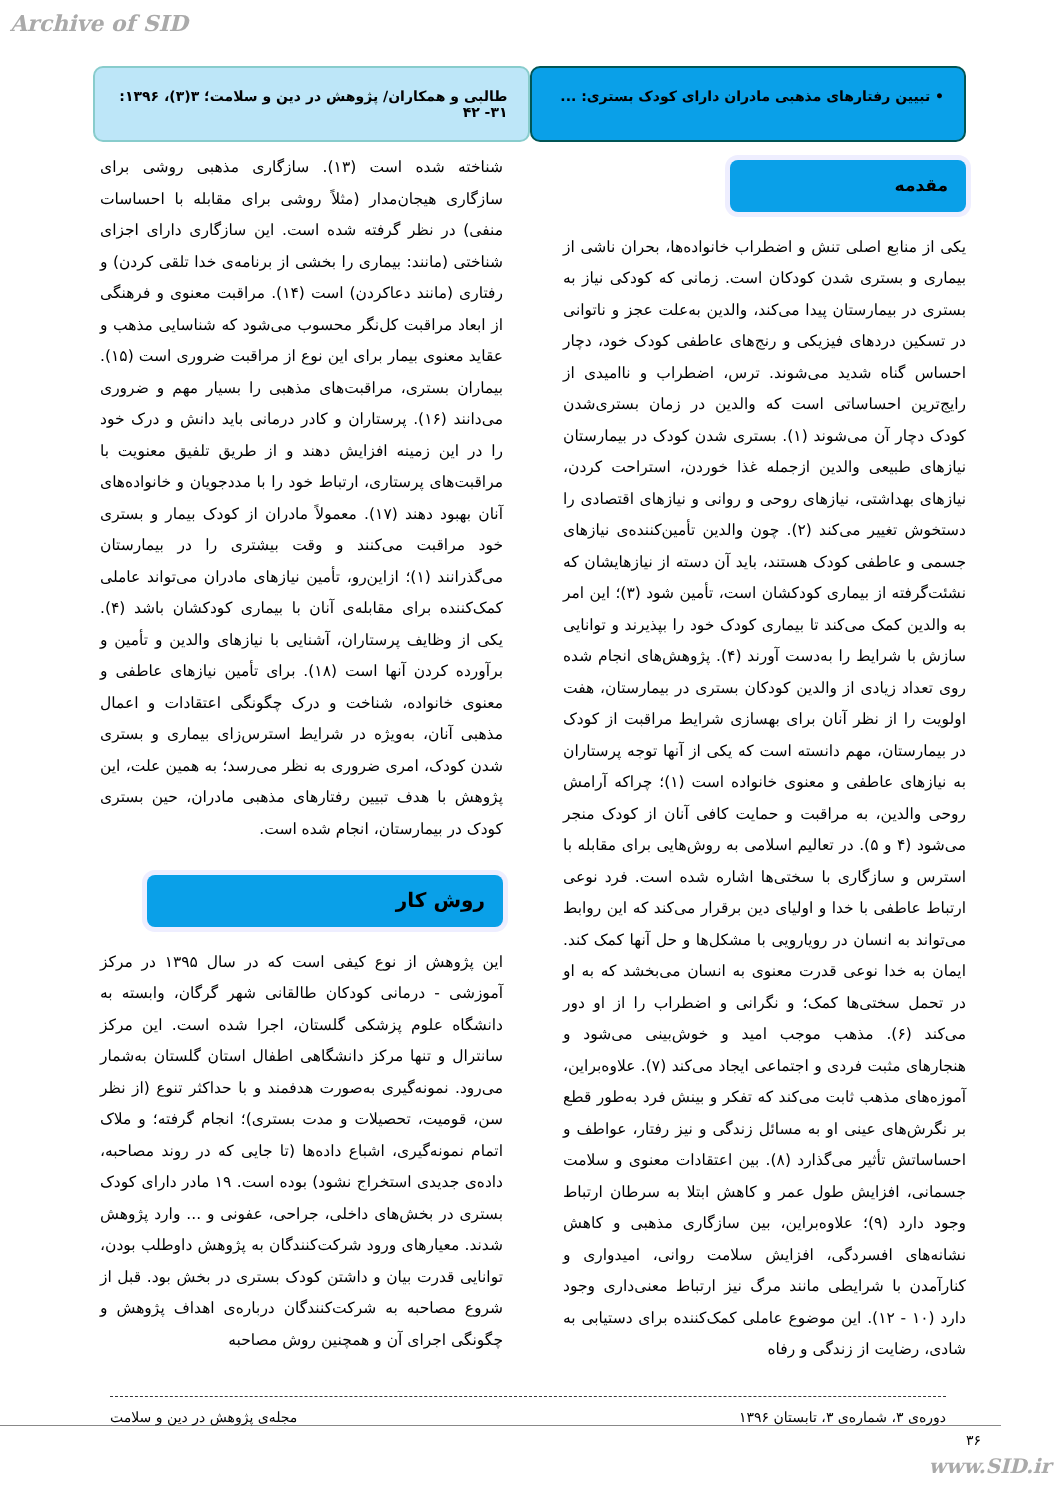Archive of SID
• تبیین رفتارهای مذهبی مادران دارای کودک بستری: ...
طالبی و همکاران/ پژوهش در دین و سلامت؛ ۳(۳)، ۱۳۹۶: ۳۱- ۴۲
مقدمه
یکی از منابع اصلی تنش و اضطراب خانواده‌ها، بحران ناشی از بیماری و بستری شدن کودکان است. زمانی که کودکی نیاز به بستری در بیمارستان پیدا می‌کند، والدین به‌علت عجز و ناتوانی در تسکین دردهای فیزیکی و رنج‌های عاطفی کودک خود، دچار احساس گناه شدید می‌شوند. ترس، اضطراب و ناامیدی از رایج‌ترین احساساتی است که والدین در زمان بستری‌شدن کودک دچار آن می‌شوند (۱). بستری شدن کودک در بیمارستان نیازهای طبیعی والدین ازجمله غذا خوردن، استراحت کردن، نیازهای بهداشتی، نیازهای روحی و روانی و نیازهای اقتصادی را دستخوش تغییر می‌کند (۲). چون والدین تأمین‌کننده‌ی نیازهای جسمی و عاطفی کودک هستند، باید آن دسته از نیازهایشان که نشئت‌گرفته از بیماری کودکشان است، تأمین شود (۳)؛ این امر به والدین کمک می‌کند تا بیماری کودک خود را بپذیرند و توانایی سازش با شرایط را به‌دست آورند (۴). پژوهش‌های انجام شده روی تعداد زیادی از والدین کودکان بستری در بیمارستان، هفت اولویت را از نظر آنان برای بهسازی شرایط مراقبت از کودک در بیمارستان، مهم دانسته است که یکی از آنها توجه پرستاران به نیازهای عاطفی و معنوی خانواده است (۱)؛ چراکه آرامش روحی والدین، به مراقبت و حمایت کافی آنان از کودک منجر می‌شود (۴ و ۵). در تعالیم اسلامی به روش‌هایی برای مقابله با استرس و سازگاری با سختی‌ها اشاره شده است. فرد نوعی ارتباط عاطفی با خدا و اولیای دین برقرار می‌کند که این روابط می‌تواند به انسان در رویارویی با مشکل‌ها و حل آنها کمک کند. ایمان به خدا نوعی قدرت معنوی به انسان می‌بخشد که به او در تحمل سختی‌ها کمک؛ و نگرانی و اضطراب را از او دور می‌کند (۶). مذهب موجب امید و خوش‌بینی می‌شود و هنجارهای مثبت فردی و اجتماعی ایجاد می‌کند (۷). علاوه‌براین، آموزه‌های مذهب ثابت می‌کند که تفکر و بینش فرد به‌طور قطع بر نگرش‌های عینی او به مسائل زندگی و نیز رفتار، عواطف و احساساتش تأثیر می‌گذارد (۸). بین اعتقادات معنوی و سلامت جسمانی، افزایش طول عمر و کاهش ابتلا به سرطان ارتباط وجود دارد (۹)؛ علاوه‌براین، بین سازگاری مذهبی و کاهش نشانه‌های افسردگی، افزایش سلامت روانی، امیدواری و کنارآمدن با شرایطی مانند مرگ نیز ارتباط معنی‌داری وجود دارد (۱۰ - ۱۲). این موضوع عاملی کمک‌کننده برای دستیابی به شادی، رضایت از زندگی و رفاه
شناخته شده است (۱۳). سازگاری مذهبی روشی برای سازگاری هیجان‌مدار (مثلاً روشی برای مقابله با احساسات منفی) در نظر گرفته شده است. این سازگاری دارای اجزای شناختی (مانند: بیماری را بخشی از برنامه‌ی خدا تلقی کردن) و رفتاری (مانند دعاکردن) است (۱۴). مراقبت معنوی و فرهنگی از ابعاد مراقبت کل‌نگر محسوب می‌شود که شناسایی مذهب و عقاید معنوی بیمار برای این نوع از مراقبت ضروری است (۱۵). بیماران بستری، مراقبت‌های مذهبی را بسیار مهم و ضروری می‌دانند (۱۶). پرستاران و کادر درمانی باید دانش و درک خود را در این زمینه افزایش دهند و از طریق تلفیق معنویت با مراقبت‌های پرستاری، ارتباط خود را با مددجویان و خانواده‌های آنان بهبود دهند (۱۷). معمولاً مادران از کودک بیمار و بستری خود مراقبت می‌کنند و وقت بیشتری را در بیمارستان می‌گذرانند (۱)؛ ازاین‌رو، تأمین نیازهای مادران می‌تواند عاملی کمک‌کننده برای مقابله‌ی آنان با بیماری کودکشان باشد (۴). یکی از وظایف پرستاران، آشنایی با نیازهای والدین و تأمین و برآورده کردن آنها است (۱۸). برای تأمین نیازهای عاطفی و معنوی خانواده، شناخت و درک چگونگی اعتقادات و اعمال مذهبی آنان، به‌ویژه در شرایط استرس‌زای بیماری و بستری شدن کودک، امری ضروری به نظر می‌رسد؛ به همین علت، این پژوهش با هدف تبیین رفتارهای مذهبی مادران، حین بستری کودک در بیمارستان، انجام شده است.
روش کار
این پژوهش از نوع کیفی است که در سال ۱۳۹۵ در مرکز آموزشی - درمانی کودکان طالقانی شهر گرگان، وابسته به دانشگاه علوم پزشکی گلستان، اجرا شده است. این مرکز سانترال و تنها مرکز دانشگاهی اطفال استان گلستان به‌شمار می‌رود. نمونه‌گیری به‌صورت هدفمند و با حداکثر تنوع (از نظر سن، قومیت، تحصیلات و مدت بستری)؛ انجام گرفته؛ و ملاک اتمام نمونه‌گیری، اشباع داده‌ها (تا جایی که در روند مصاحبه، داده‌ی جدیدی استخراج نشود) بوده است. ۱۹ مادر دارای کودک بستری در بخش‌های داخلی، جراحی، عفونی و ... وارد پژوهش شدند. معیارهای ورود شرکت‌کنندگان به پژوهش داوطلب بودن، توانایی قدرت بیان و داشتن کودک بستری در بخش بود. قبل از شروع مصاحبه به شرکت‌کنندگان درباره‌ی اهداف پژوهش و چگونگی اجرای آن و همچنین روش مصاحبه
دوره‌ی ۳، شماره‌ی ۳، تابستان ۱۳۹۶ مجله‌ی پژوهش در دین و سلامت
۳۶
www.SID.ir